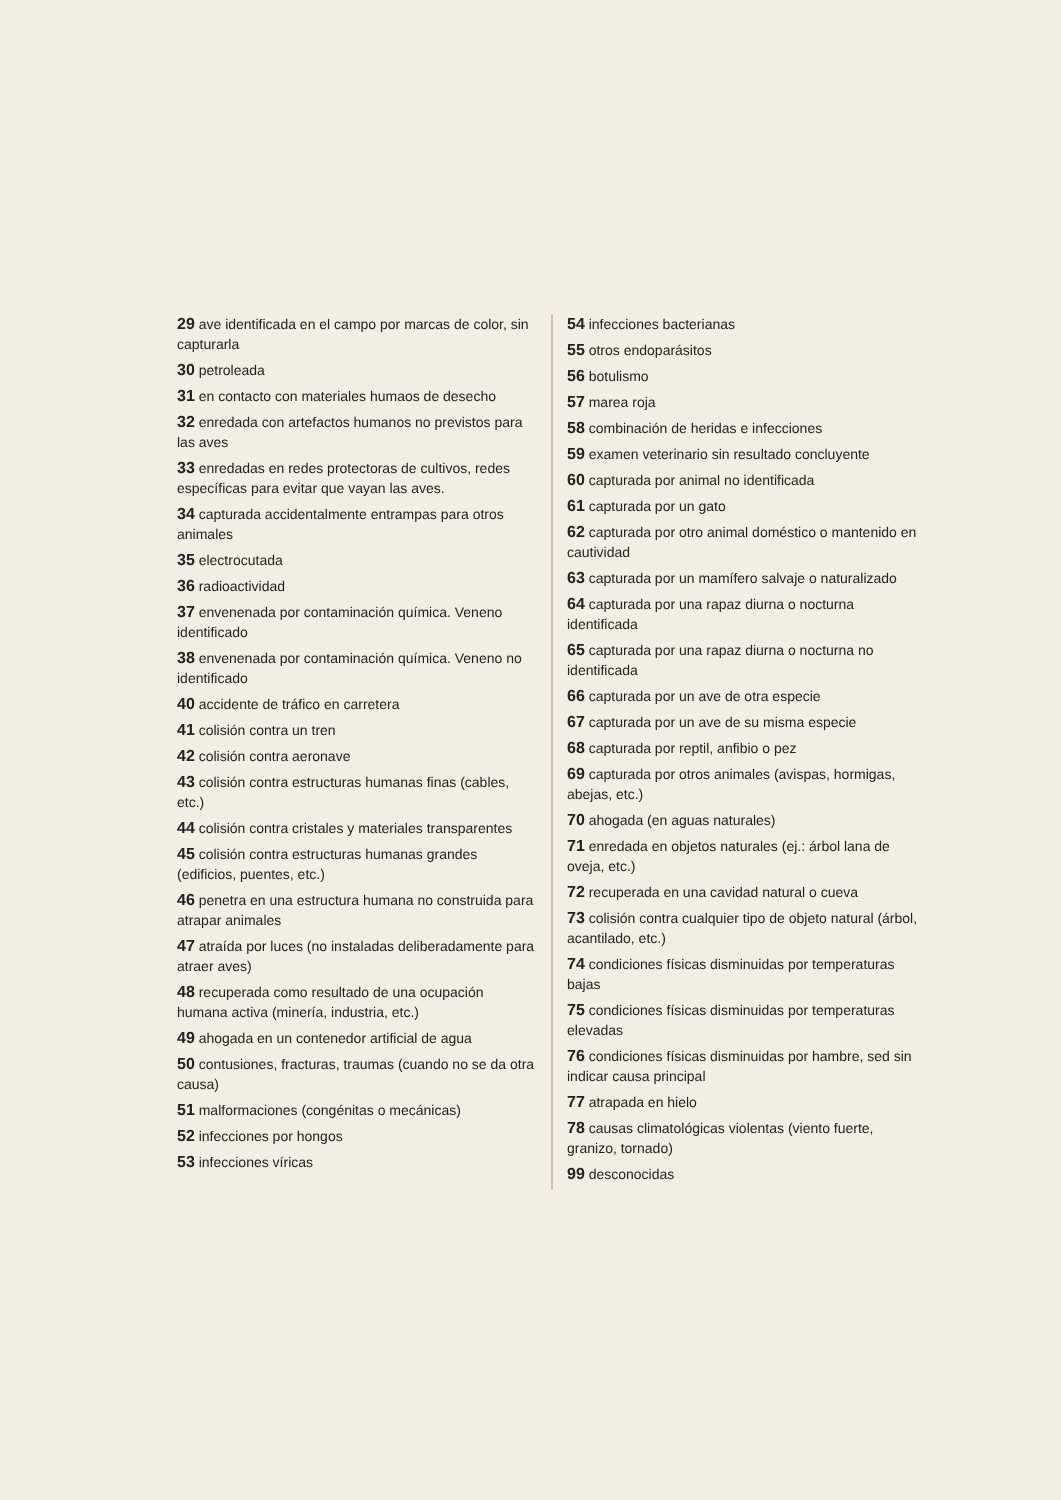29 ave identificada en el campo por marcas de color, sin capturarla
30 petroleada
31 en contacto con materiales humaos de desecho
32 enredada con artefactos humanos no previstos para las aves
33 enredadas en redes protectoras de cultivos, redes específicas para evitar que vayan las aves.
34 capturada accidentalmente entrampas para otros animales
35 electrocutada
36 radioactividad
37 envenenada por contaminación química. Veneno identificado
38 envenenada por contaminación química. Veneno no identificado
40 accidente de tráfico en carretera
41 colisión contra un tren
42 colisión contra aeronave
43 colisión contra estructuras humanas finas (cables, etc.)
44 colisión contra cristales y materiales transparentes
45 colisión contra estructuras humanas grandes (edificios, puentes, etc.)
46 penetra en una estructura humana no construida para atrapar animales
47 atraída por luces (no instaladas deliberadamente para atraer aves)
48 recuperada como resultado de una ocupación humana activa (minería, industria, etc.)
49 ahogada en un contenedor artificial de agua
50 contusiones, fracturas, traumas (cuando no se da otra causa)
51 malformaciones (congénitas o mecánicas)
52 infecciones por hongos
53 infecciones víricas
54 infecciones bacterianas
55 otros endoparásitos
56 botulismo
57 marea roja
58 combinación de heridas e infecciones
59 examen veterinario sin resultado concluyente
60 capturada por animal no identificada
61 capturada por un gato
62 capturada por otro animal doméstico o mantenido en cautividad
63 capturada por un mamífero salvaje o naturalizado
64 capturada por una rapaz diurna o nocturna identificada
65 capturada por una rapaz diurna o nocturna no identificada
66 capturada por un ave de otra especie
67 capturada por un ave de su misma especie
68 capturada por reptil, anfibio o pez
69 capturada por otros animales (avispas, hormigas, abejas, etc.)
70 ahogada (en aguas naturales)
71 enredada en objetos naturales (ej.: árbol lana de oveja, etc.)
72 recuperada en una cavidad natural o cueva
73 colisión contra cualquier tipo de objeto natural (árbol, acantilado, etc.)
74 condiciones físicas disminuidas por temperaturas bajas
75 condiciones físicas disminuidas por temperaturas elevadas
76 condiciones físicas disminuidas por hambre, sed sin indicar causa principal
77 atrapada en hielo
78 causas climatológicas violentas (viento fuerte, granizo, tornado)
99 desconocidas